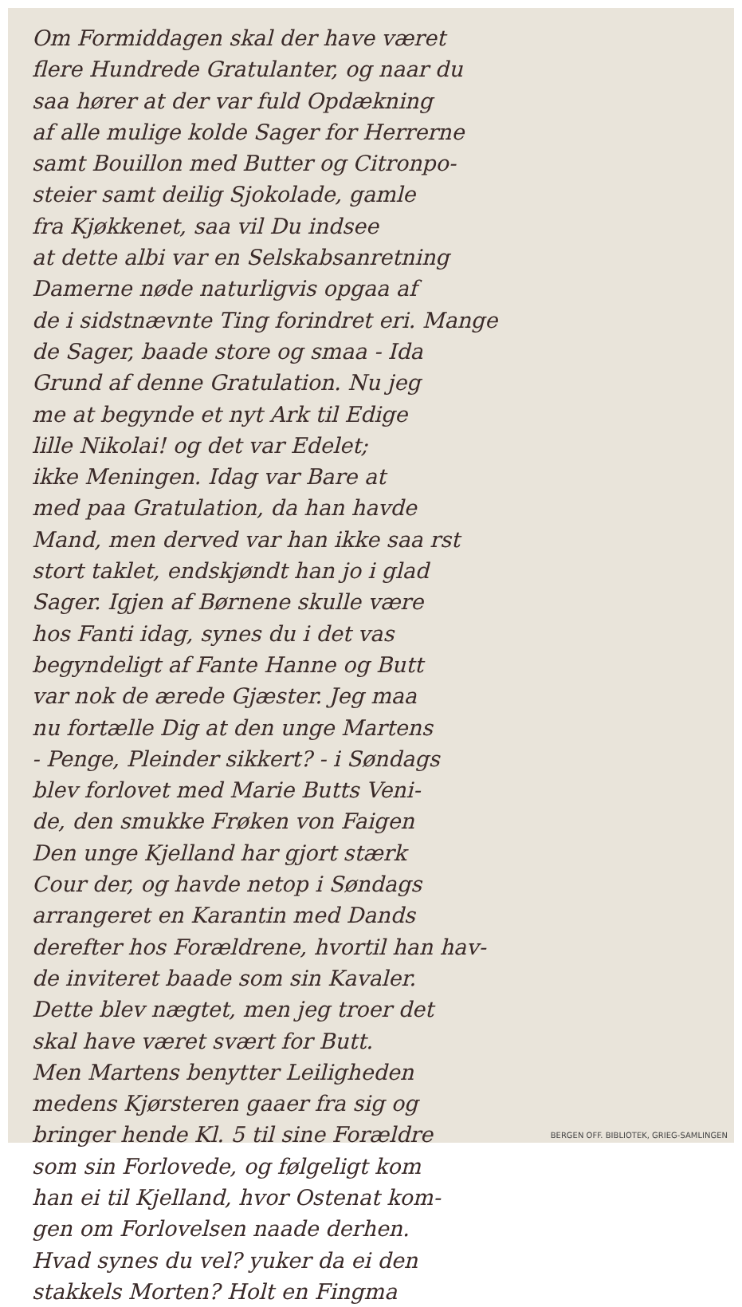Om Formiddagen skal der have været
flere Hundrede Gratulanter, og naar du
saa hører at der var fuld Opdækning
af alle mulige kolde Sager for Herrerne
samt Bouillon med Butter og Citronpo-
steier samt deilig Sjokolade, gamle
fra Kjøkkenet, saa vil Du indsee
at dette albi var en Selskabsanretning
Damerne nøde naturligvis opgaa af
de i sidstnævnte Ting forindret eri. Mange
de Sager, baade store og smaa - Ida
Grund af denne Gratulation. Nu jeg
me at begynde et nyt Ark til Edige
lille Nikolai! og det var Edelet;
ikke Meningen. Idag var Bare at
med paa Gratulation, da han havde
Mand, men derved var han ikke saa rst
stort taklet, endskjøndt han jo i glad
Sager. Igjen af Børnene skulle være
hos Fanti idag, synes du i det vas
begyndeligt af Fante Hanne og Butt
var nok de ærede Gjæster. Jeg maa
nu fortælle Dig at den unge Martens
- Penge, Pleinder sikkert? - i Søndags
blev forlovet med Marie Butts Veni-
de, den smukke Frøken von Faigen
Den unge Kjelland har gjort stærk
Cour der, og havde netop i Søndags
arrangeret en Karantin med Dands
derefter hos Forældrene, hvortil han hav-
de inviteret baade som sin Kavaler.
Dette blev nægtet, men jeg troer det
skal have været svært for Butt.
Men Martens benytter Leiligheden
medens Kjørsteren gaaer fra sig og
bringer hende Kl. 5 til sine Forældre
som sin Forlovede, og følgeligt kom
han ei til Kjelland, hvor Ostenat kom-
gen om Forlovelsen naade derhen.
Hvad synes du vel? yuker da ei den
stakkels Morten? Holt en Fingma
BERGEN OFF. BIBLIOTEK, GRIEG-SAMLINGEN